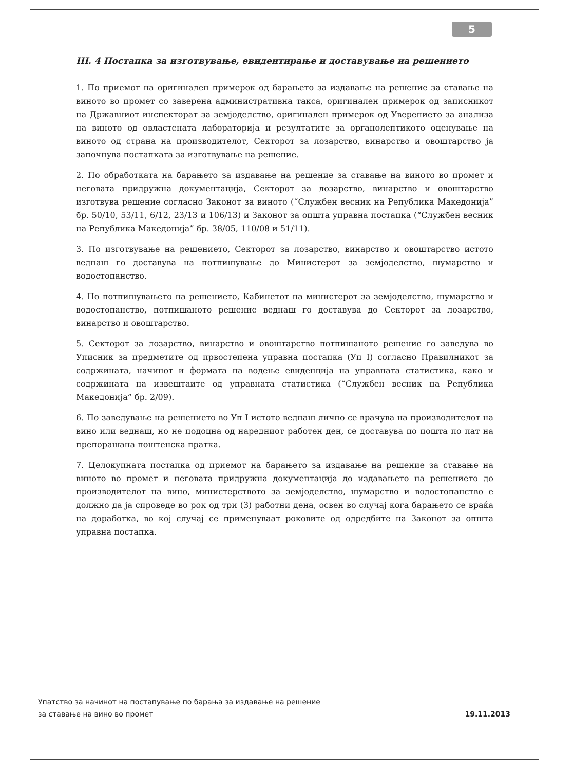5
III. 4 Постапка за изготвување, евидентирање и доставување на решението
1. По приемот на оригинален примерок од барањето за издавање на решение за ставање на виното во промет со заверена административна такса, оригинален примерок од записникот на Државниот инспекторат за земјоделство, оригинален примерок од Уверението за анализа на виното од овластената лабораторија и резултатите за органолептикото оценување на виното од страна на производителот, Секторот за лозарство, винарство и овоштарство ја започнува постапката за изготвување на решение.
2. По обработката на барањето за издавање на решение за ставање на виното во промет и неговата придружна документација, Секторот за лозарство, винарство и овоштарство изготвува решение согласно Законот за виното (“Службен весник на Република Македонија” бр. 50/10, 53/11, 6/12, 23/13 и 106/13) и Законот за општа управна постапка (“Службен весник на Република Македонија” бр. 38/05, 110/08 и 51/11).
3. По изготвување на решението, Секторот за лозарство, винарство и овоштарство истото веднаш го доставува на потпишување до Министерот за земјоделство, шумарство и водостопанство.
4. По потпишувањето на решението, Кабинетот на министерот за земјоделство, шумарство и водостопанство, потпишаното решение веднаш го доставува до Секторот за лозарство, винарство и овоштарство.
5. Секторот за лозарство, винарство и овоштарство потпишаното решение го заведува во Уписник за предметите од првостепена управна постапка (Уп I) согласно Правилникот за содржината, начинот и формата на водење евиденција на управната статистика, како и содржината на извештаите од управната статистика (“Службен весник на Република Македонија” бр. 2/09).
6. По заведување на решението во Уп I истото веднаш лично се врачува на производителот на вино или веднаш, но не подоцна од наредниот работен ден, се доставува по пошта по пат на препорашана поштенска пратка.
7. Целокупната постапка од приемот на барањето за издавање на решение за ставање на виното во промет и неговата придружна документација до издавањето на решението до производителот на вино, министерството за земјоделство, шумарство и водостопанство е должно да ја спроведе во рок од три (3) работни дена, освен во случај кога барањето се враќа на доработка, во кој случај се применуваат роковите од одредбите на Законот за општа управна постапка.
Упатство за начинот на постапување по барања за издавање на решение
за ставање на вино во промет 19.11.2013